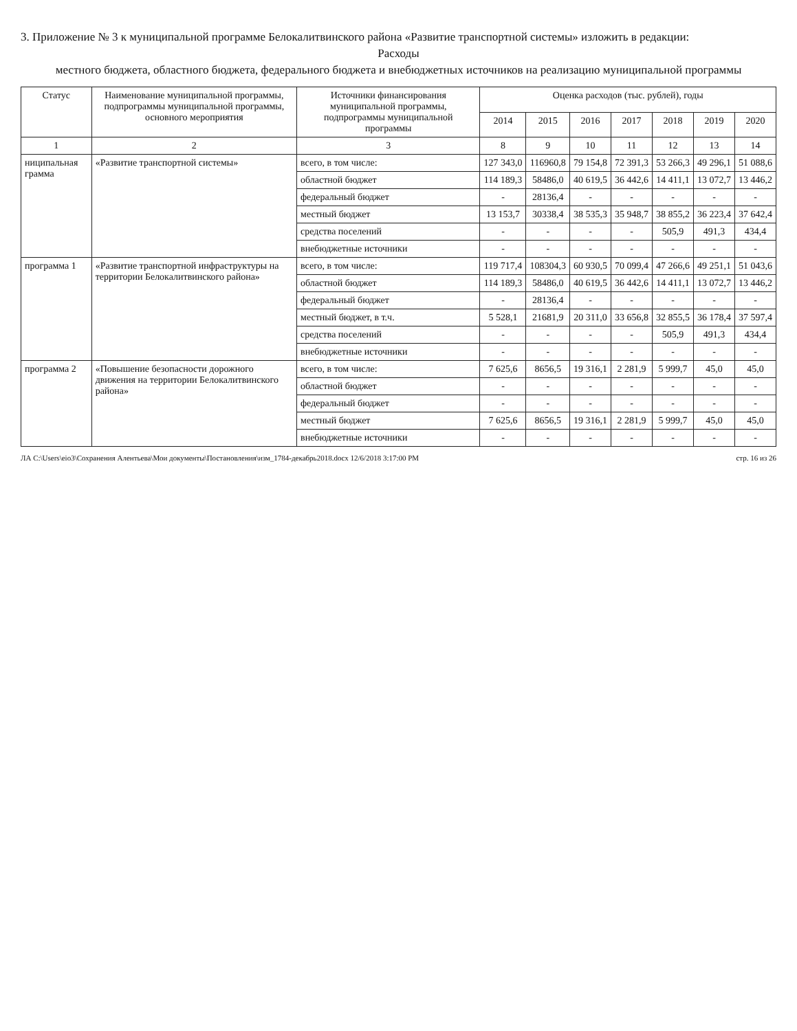3. Приложение № 3 к муниципальной программе Белокалитвинского района «Развитие транспортной системы» изложить в редакции:
Расходы
местного бюджета, областного бюджета, федерального бюджета и внебюджетных источников на реализацию муниципальной программы
| Статус | Наименование муниципальной программы, подпрограммы муниципальной программы, основного мероприятия | Источники финансирования муниципальной программы, подпрограммы муниципальной программы | Оценка расходов (тыс. рублей), годы | | | | | | |
| --- | --- | --- | --- | --- | --- | --- | --- | --- | --- |
| | | | 2014 | 2015 | 2016 | 2017 | 2018 | 2019 | 2020 |
| 1 | 2 | 3 | 8 | 9 | 10 | 11 | 12 | 13 | 14 |
| ниципальная грамма | «Развитие транспортной системы» | всего, в том числе: | 127 343,0 | 116960,8 | 79 154,8 | 72 391,3 | 53 266,3 | 49 296,1 | 51 088,6 |
| | | областной бюджет | 114 189,3 | 58486,0 | 40 619,5 | 36 442,6 | 14 411,1 | 13 072,7 | 13 446,2 |
| | | федеральный бюджет | - | 28136,4 | - | - | - | - | - |
| | | местный бюджет | 13 153,7 | 30338,4 | 38 535,3 | 35 948,7 | 38 855,2 | 36 223,4 | 37 642,4 |
| | | средства поселений | - | - | - | - | 505,9 | 491,3 | 434,4 |
| | | внебюджетные источники | - | - | - | - | - | - | - |
| программа 1 | «Развитие транспортной инфраструктуры на территории Белокалитвинского района» | всего, в том числе: | 119 717,4 | 108304,3 | 60 930,5 | 70 099,4 | 47 266,6 | 49 251,1 | 51 043,6 |
| | | областной бюджет | 114 189,3 | 58486,0 | 40 619,5 | 36 442,6 | 14 411,1 | 13 072,7 | 13 446,2 |
| | | федеральный бюджет | - | 28136,4 | - | - | - | - | - |
| | | местный бюджет, в т.ч. | 5 528,1 | 21681,9 | 20 311,0 | 33 656,8 | 32 855,5 | 36 178,4 | 37 597,4 |
| | | средства поселений | - | - | - | - | 505,9 | 491,3 | 434,4 |
| | | внебюджетные источники | - | - | - | - | - | - | - |
| программа 2 | «Повышение безопасности дорожного движения на территории Белокалитвинского района» | всего, в том числе: | 7 625,6 | 8656,5 | 19 316,1 | 2 281,9 | 5 999,7 | 45,0 | 45,0 |
| | | областной бюджет | - | - | - | - | - | - | - |
| | | федеральный бюджет | - | - | - | - | - | - | - |
| | | местный бюджет | 7 625,6 | 8656,5 | 19 316,1 | 2 281,9 | 5 999,7 | 45,0 | 45,0 |
| | | внебюджетные источники | - | - | - | - | - | - | - |
ЛА C:\Users\eio3\Сохранения Алентьева\Мои документы\Постановления\изм_1784-декабрь2018.docx 12/6/2018 3:17:00 PM стр. 16 из 26